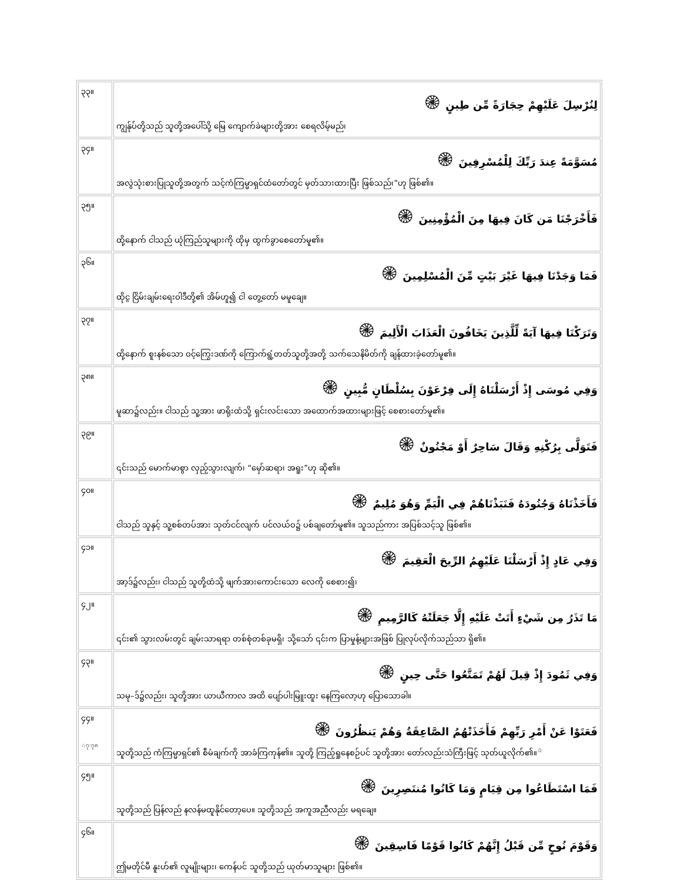| ၃၃။ | لِنُرْسِلَ عَلَيْهِمْ حِجَارَةً مِّن طِينٍ ۞ ကျွန်ုပ်တို့သည် သူတို့အပေါ်သို့ မြေ ကျောက်ခဲများတို့အား စေရလိမ့်မည်၊ |
| ၃၄။ | مُسَوَّمَةً عِندَ رَبِّكَ لِلْمُسْرِفِينَ ۞ အလွဲသုံးစားပြုသူတို့အတွက် သင့်ကံကြမ္မာရှင်ထံတော်တွင် မှတ်သားထားပြီး ဖြစ်သည်၊”ဟု ဖြစ်၏။ |
| ၃၅။ | فَأَخْرَجْنَا مَن كَانَ فِيهَا مِنَ الْمُؤْمِنِينَ ۞ ထို့နောက် ငါသည် ယုံကြည်သူများကို ထိုမှ ထွက်ခွာစေတော်မူ၏။ |
| ၃၆။ | فَمَا وَجَدْنَا فِيهَا غَيْرَ بَيْتٍ مِّنَ الْمُسْلِمِينَ ۞ ထိုၚ္ဂ ငြိမ်းချမ်းရေးဝါဒီတို့၏ အိမ်ဟူ၍ ငါ တွေ့တော် မမူချေ။ |
| ၃၇။ | وَتَرَكْنَا فِيهَا آيَةً لِّلَّذِينَ يَخَافُونَ الْعَذَابَ الْأَلِيمَ ۞ ထို့နောက် စူးနစ်သော ဝင့်ကြွေးဒဏ်ကို ကြောက်ရွံ့တတ်သူတို့အတို့ သက်သေနိမိတ်ကို ချန်ထားခဲ့တော်မူ၏။ |
| ၃၈။ | وَفِي مُوسَى إِذْ أَرْسَلْنَاهُ إِلَى فِرْعَوْنَ بِسُلْطَانٍ مُّبِينٍ ۞ မူဆာ၌လည်း။ ငါသည် သူ့အား ဖာရိုးထံသို့ ရှင်းလင်းသော အထောက်အထားများဖြင့် စေစားတော်မူ၏။ |
| ၃၉။ | فَتَوَلَّى بِرُكْنِهِ وَقَالَ سَاحِرٌ أَوْ مَجْنُونٌ ۞ ၎င်းသည် မောက်မာစွာ လှည့်သွားလျက်၊ “မှော်ဆရာ၊ အရူး”ဟု ဆို၏။ |
| ၄၀။ | فَأَخَذْنَاهُ وَجُنُودَهُ فَنَبَذْنَاهُمْ فِي الْيَمِّ وَهُوَ مُلِيمٌ ۞ ငါသည် သူနှင့် သူ့စစ်တပ်အား သုတ်ငင်လျက် ပင်လယ်ဝ၌ ပစ်ချတော်မူ၏။ သူသည်ကား အပြစ်သင့်သူ ဖြစ်၏။ |
| ၄၁။ | وَفِي عَادٍ إِذْ أَرْسَلْنَا عَلَيْهِمُ الرِّيحَ الْعَقِيمَ ۞ အာ့ဒ်၌လည်း၊ ငါသည် သူတို့ထံသို့ ဖျက်အားကောင်းသော လေကို စေစား၍၊ |
| ၄၂။ | مَا تَذَرُ مِن شَيْءٍ أَتَتْ عَلَيْهِ إِلَّا جَعَلَتْهُ كَالرَّمِيمِ ۞ ၎င်း၏ သွားလမ်းတွင် ချမ်းသာရရာ တစ်စုံတစ်ခုမရှိ၊ သို့သော် ၎င်းက ပြာမှုန့်များအဖြစ် ပြုလုပ်လိုက်သည်သာ ရှိ၏။ |
| ၄၃။ | وَفِي ثَمُودَ إِذْ قِيلَ لَهُمْ تَمَتَّعُوا حَتَّى حِينٍ ۞ သမု–ဒ်၌လည်း၊ သူတို့အား ယာယီကာလ အထိ ပျော်ပါးမြူးထူး နေကြလော့ဟု ပြောသောခါ။ |
| ၄၄။ ☆၇:၇၈ | فَعَتَوْا عَنْ أَمْرِ رَبِّهِمْ فَأَخَذَتْهُمُ الصَّاعِقَةُ وَهُمْ يَنظُرُونَ ۞ သူတို့သည် ကံကြမ္မာရှင်၏ စီမံချက်ကို အာခံကြကုန်၏။ သူတို့ ကြည့်ရှုနေစဉ်ပင် သူတို့အား တော်လည်းသံကြီးဖြင့် သုတ်ယူလိုက်၏။<sup>☆</sup> |
| ၄၅။ | فَمَا اسْتَطَاعُوا مِن قِيَامٍ وَمَا كَانُوا مُنتَصِرِينَ ۞ သူတို့သည် ပြန်လည် နလန်မထူနိုင်တော့ပေ။ သူတို့သည် အကူအညီလည်း မရချေ။ |
| ၄၆။ | وَقَوْمَ نُوحٍ مِّن قَبْلُ إِنَّهُمْ كَانُوا قَوْمًا فَاسِقِينَ ۞ ဤမတိုင်မီ နူးဟ်၏ လူမျိုးများ၊ ကေန်ပင် သူတို့သည် ယုတ်မာသူများ ဖြစ်၏။ |